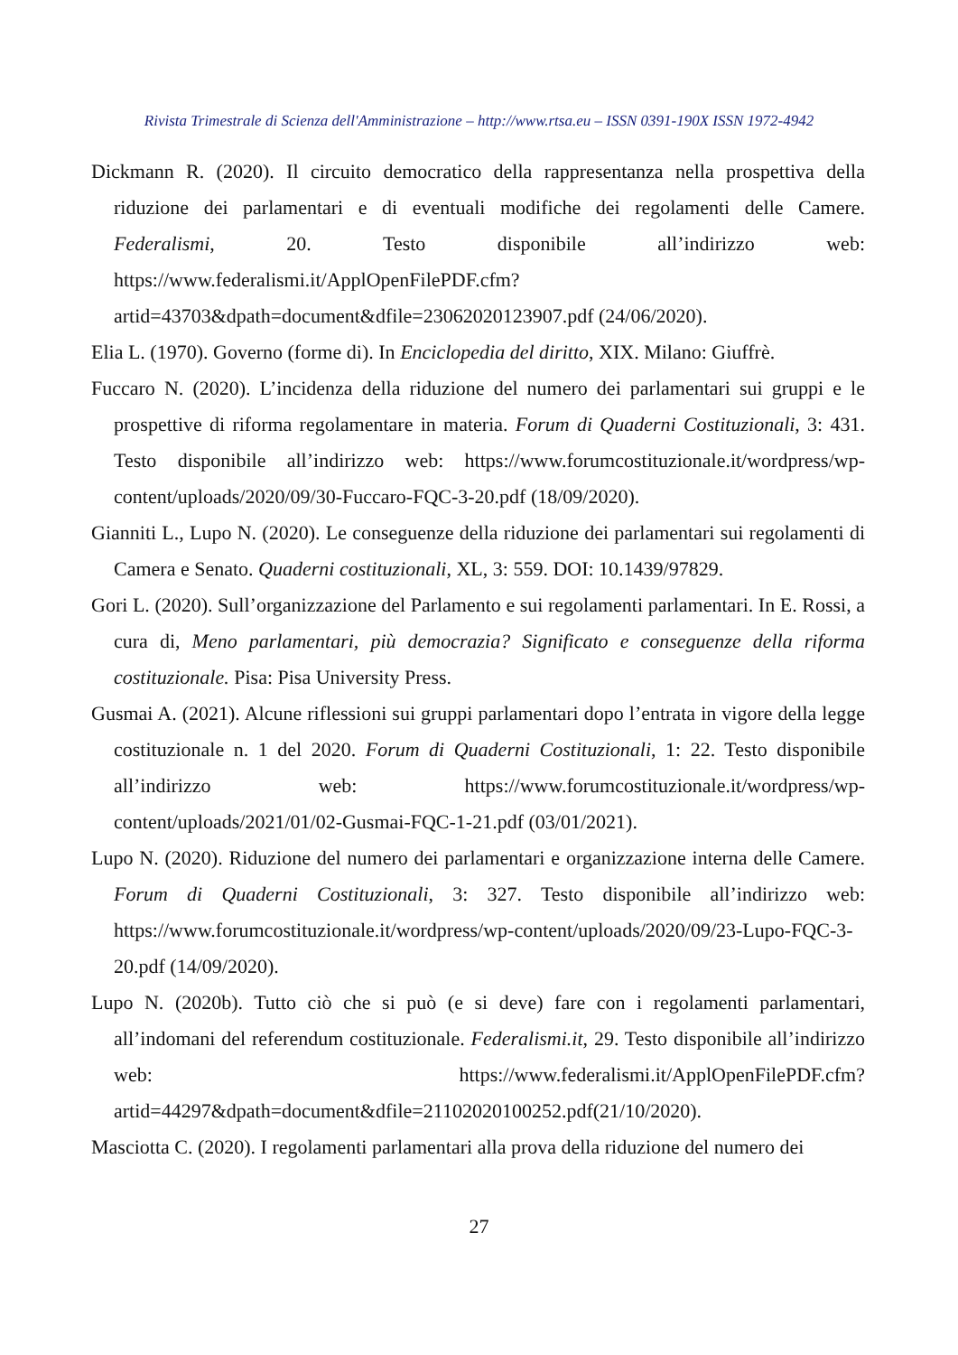Rivista Trimestrale di Scienza dell'Amministrazione – http://www.rtsa.eu – ISSN 0391-190X ISSN 1972-4942
Dickmann R. (2020). Il circuito democratico della rappresentanza nella prospettiva della riduzione dei parlamentari e di eventuali modifiche dei regolamenti delle Camere. Federalismi, 20. Testo disponibile all’indirizzo web: https://www.federalismi.it/ApplOpenFilePDF.cfm?artid=43703&dpath=document&dfile=23062020123907.pdf (24/06/2020).
Elia L. (1970). Governo (forme di). In Enciclopedia del diritto, XIX. Milano: Giuffrè.
Fuccaro N. (2020). L’incidenza della riduzione del numero dei parlamentari sui gruppi e le prospettive di riforma regolamentare in materia. Forum di Quaderni Costituzionali, 3: 431. Testo disponibile all’indirizzo web: https://www.forumcostituzionale.it/wordpress/wp-content/uploads/2020/09/30-Fuccaro-FQC-3-20.pdf (18/09/2020).
Gianniti L., Lupo N. (2020). Le conseguenze della riduzione dei parlamentari sui regolamenti di Camera e Senato. Quaderni costituzionali, XL, 3: 559. DOI: 10.1439/97829.
Gori L. (2020). Sull’organizzazione del Parlamento e sui regolamenti parlamentari. In E. Rossi, a cura di, Meno parlamentari, più democrazia? Significato e conseguenze della riforma costituzionale. Pisa: Pisa University Press.
Gusmai A. (2021). Alcune riflessioni sui gruppi parlamentari dopo l’entrata in vigore della legge costituzionale n. 1 del 2020. Forum di Quaderni Costituzionali, 1: 22. Testo disponibile all’indirizzo web: https://www.forumcostituzionale.it/wordpress/wp-content/uploads/2021/01/02-Gusmai-FQC-1-21.pdf (03/01/2021).
Lupo N. (2020). Riduzione del numero dei parlamentari e organizzazione interna delle Camere. Forum di Quaderni Costituzionali, 3: 327. Testo disponibile all’indirizzo web: https://www.forumcostituzionale.it/wordpress/wp-content/uploads/2020/09/23-Lupo-FQC-3-20.pdf (14/09/2020).
Lupo N. (2020b). Tutto ciò che si può (e si deve) fare con i regolamenti parlamentari, all’indomani del referendum costituzionale. Federalismi.it, 29. Testo disponibile all’indirizzo web: https://www.federalismi.it/ApplOpenFilePDF.cfm?artid=44297&dpath=document&dfile=21102020100252.pdf(21/10/2020).
Masciotta C. (2020). I regolamenti parlamentari alla prova della riduzione del numero dei
27